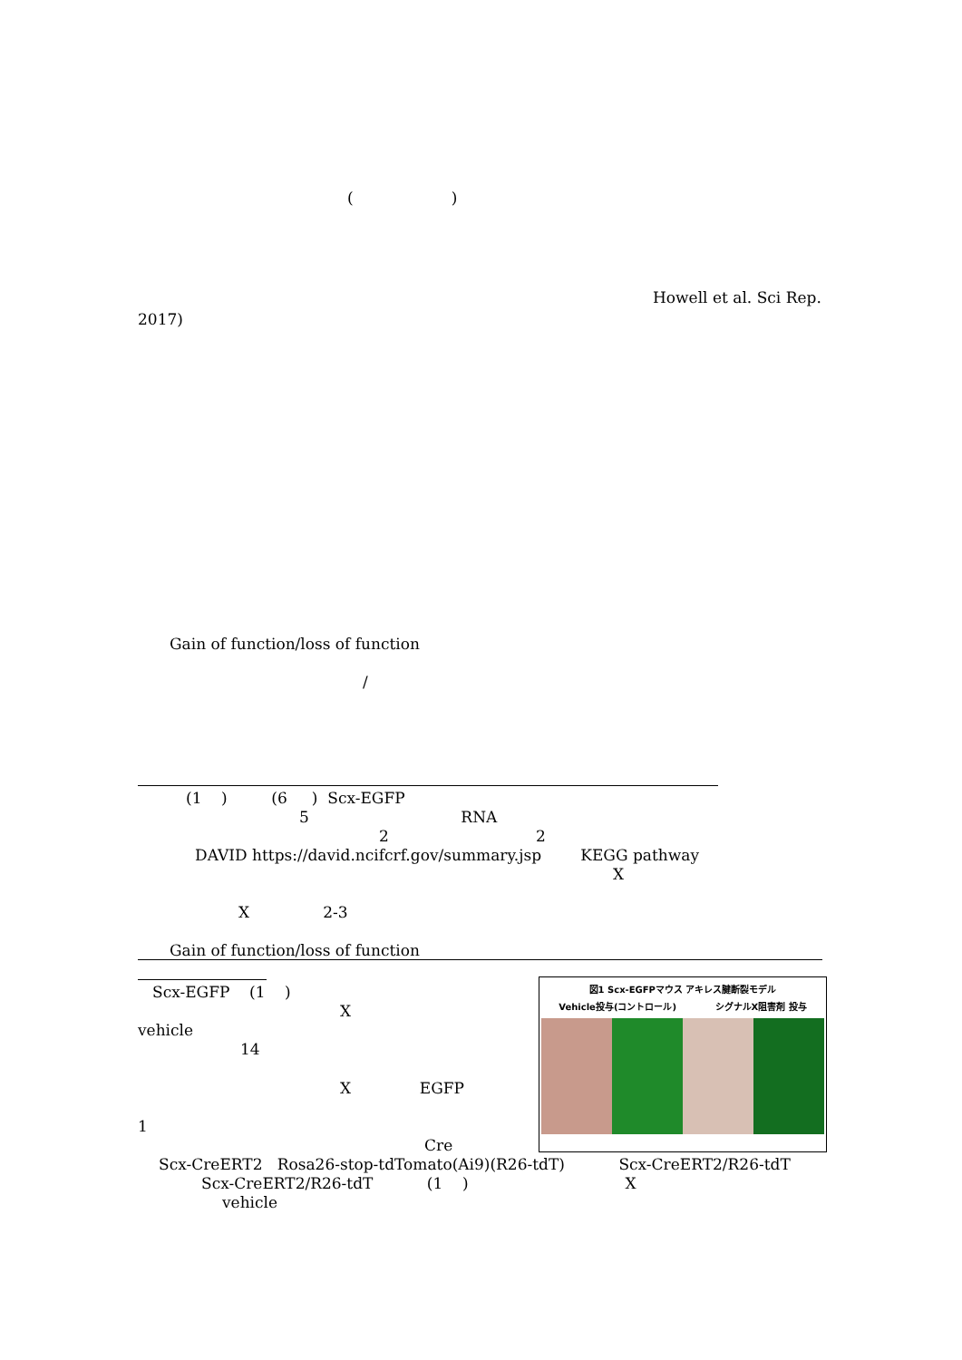( )
Howell et al. Sci Rep.
2017)
Gain of function/loss of function
/
(1 ) (6 ) Scx-EGFP
5 RNA
2 2
DAVID https://david.ncifcrf.gov/summary.jsp KEGG pathway
X
X 2-3
Gain of function/loss of function
Scx-EGFP (1 )
X
vehicle
14
X EGFP
1
図1 Scx-EGFPマウス アキレス腱断裂モデル
Vehicle投与(コントロール) シグナルX阻害剤 投与
Cre
Scx-CreERT2 Rosa26-stop-tdTomato(Ai9)(R26-tdT) Scx-CreERT2/R26-tdT
Scx-CreERT2/R26-tdT (1 ) X
vehicle